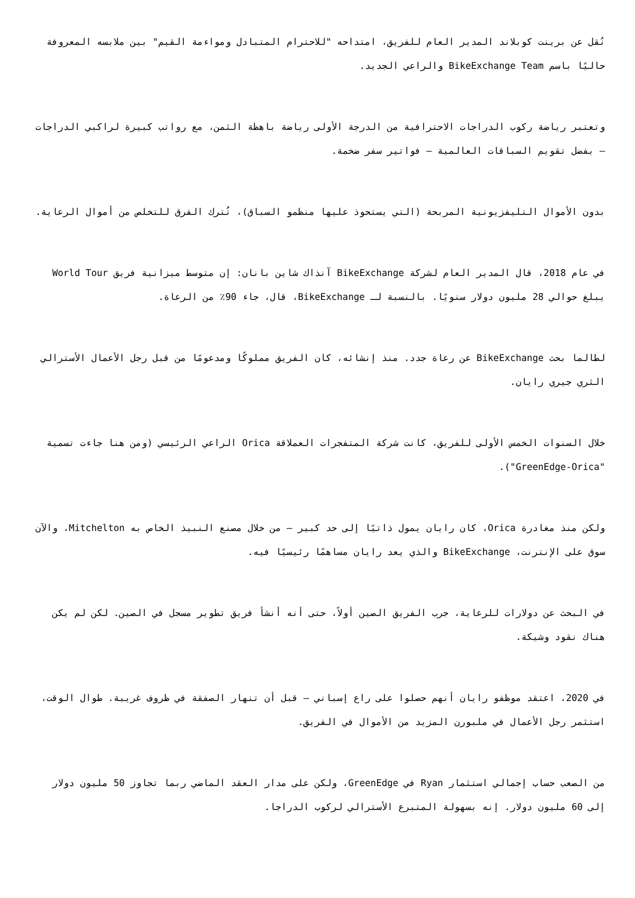نُقل عن برينت كوبلاند المدير العام للفريق، امتداحه "للاحترام المتبادل ومواءمة القيم" بين ملابسه المعروفة حاليًا باسم BikeExchange Team والراعي الجديد.
وتعتبر رياضة ركوب الدراجات الاحترافية من الدرجة الأولى رياضة باهظة الثمن، مع رواتب كبيرة لراكبي الدراجات – بفضل تقويم السباقات العالمية – فواتير سفر ضخمة.
بدون الأموال التليفزيونية المربحة (التي يستحوذ عليها منظمو السباق)، تُترك الفرق للتخلص من أموال الرعاية.
في عام 2018، قال المدير العام لشركة BikeExchange آنذاك شاين بانان: إن متوسط ميزانية فريق World Tour يبلغ حوالي 28 مليون دولار سنويًا. بالنسبة لـ BikeExchange، قال، جاء 90٪ من الرعاة.
لطالما بحث BikeExchange عن رعاة جدد. منذ إنشائه، كان الفريق مملوكًا ومدعومًا من قبل رجل الأعمال الأسترالي الثري جيري رايان.
خلال السنوات الخمس الأولى للفريق، كانت شركة المتفجرات العملاقة Orica الراعي الرئيسي (ومن هنا جاءت تسمية "GreenEdge-Orica").
ولكن منذ مغادرة Orica، كان رايان يمول ذاتيًا إلى حد كبير – من خلال مصنع النبيذ الخاص به Mitchelton، والآن سوق على الإنترنت، BikeExchange والذي يعد رايان مساهمًا رئيسيًا فيه.
في البحث عن دولارات للرعاية، جرب الفريق الصين أولاً، حتى أنه أنشأ فريق تطوير مسجل في الصين. لكن لم يكن هناك نقود وشيكة.
في 2020، اعتقد موظفو رايان أنهم حصلوا على راع إسباني – قبل أن تنهار الصفقة في ظروف غريبة. طوال الوقت، استثمر رجل الأعمال في ملبورن المزيد من الأموال في الفريق.
من الصعب حساب إجمالي استثمار Ryan في GreenEdge، ولكن على مدار العقد الماضي ربما تجاوز 50 مليون دولار إلى 60 مليون دولار. إنه بسهولة المتبرع الأسترالي لركوب الدراجا.